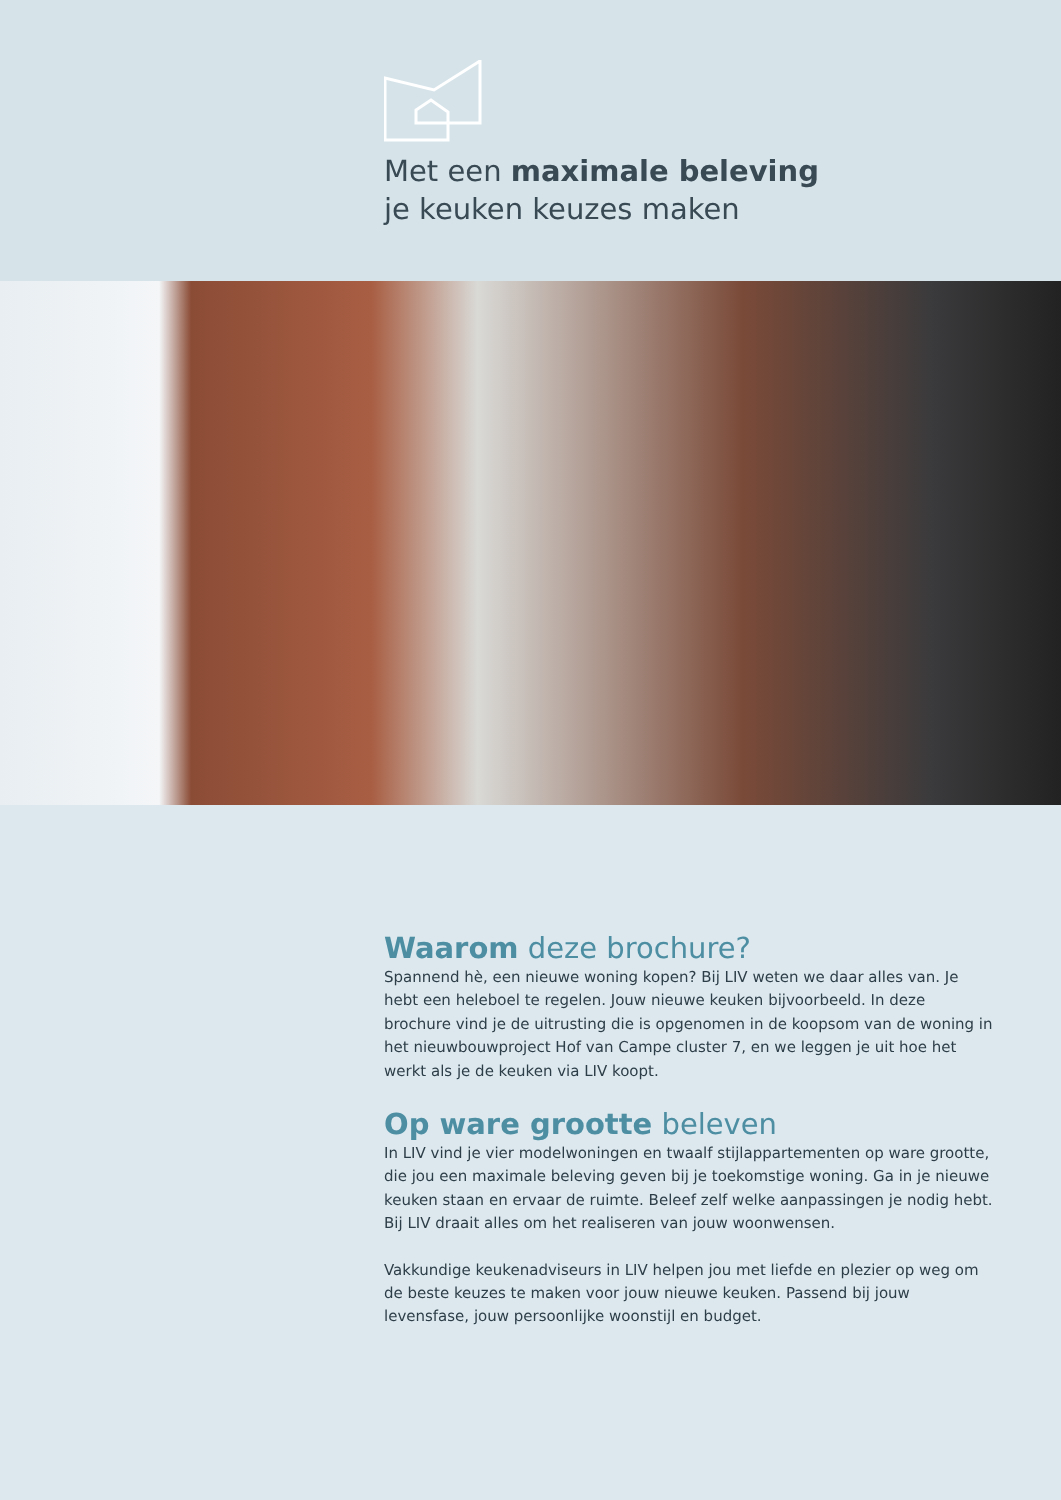Met een maximale beleving
je keuken keuzes maken
Waarom deze brochure?
Spannend hè, een nieuwe woning kopen? Bij LIV weten we daar alles van. Je hebt een heleboel te regelen. Jouw nieuwe keuken bijvoorbeeld. In deze brochure vind je de uitrusting die is opgenomen in de koopsom van de woning in het nieuwbouwproject Hof van Campe cluster 7, en we leggen je uit hoe het werkt als je de keuken via LIV koopt.
Op ware grootte beleven
In LIV vind je vier modelwoningen en twaalf stijlappartementen op ware grootte, die jou een maximale beleving geven bij je toekomstige woning. Ga in je nieuwe keuken staan en ervaar de ruimte. Beleef zelf welke aanpassingen je nodig hebt. Bij LIV draait alles om het realiseren van jouw woonwensen.
Vakkundige keukenadviseurs in LIV helpen jou met liefde en plezier op weg om de beste keuzes te maken voor jouw nieuwe keuken. Passend bij jouw levensfase, jouw persoonlijke woonstijl en budget.